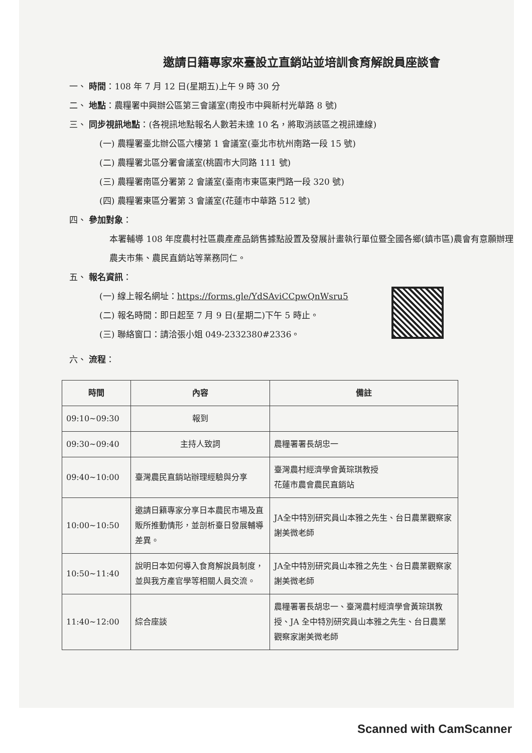邀請日籍專家來臺設立直銷站並培訓食育解說員座談會
一、 時間：108 年 7 月 12 日(星期五)上午 9 時 30 分
二、 地點：農糧署中興辦公區第三會議室(南投市中興新村光華路 8 號)
三、 同步視訊地點：(各視訊地點報名人數若未達 10 名，將取消該區之視訊連線)
(一) 農糧署臺北辦公區六樓第 1 會議室(臺北市杭州南路一段 15 號)
(二) 農糧署北區分署會議室(桃園市大同路 111 號)
(三) 農糧署南區分署第 2 會議室(臺南市東區東門路一段 320 號)
(四) 農糧署東區分署第 3 會議室(花蓮市中華路 512 號)
四、 參加對象：
本署輔導 108 年度農村社區農產產品銷售據點設置及發展計畫執行單位暨全國各鄉(鎮市區)農會有意願辦理農夫市集、農民直銷站等業務同仁。
五、 報名資訊：
(一) 線上報名網址：https://forms.gle/YdSAviCCpwQnWsru5
(二) 報名時間：即日起至 7 月 9 日(星期二)下午 5 時止。
(三) 聯絡窗口：請洽張小姐 049-2332380#2336。
六、 流程：
| 時間 | 內容 | 備註 |
| --- | --- | --- |
| 09:10~09:30 | 報到 | |
| 09:30~09:40 | 主持人致詞 | 農糧署署長胡忠一 |
| 09:40~10:00 | 臺灣農民直銷站辦理經驗與分享 | 臺灣農村經濟學會黃琮琪教授 花蓮市農會農民直銷站 |
| 10:00~10:50 | 邀請日籍專家分享日本農民市場及直販所推動情形，並剖析臺日發展輔導差異。 | JA全中特別研究員山本雅之先生、台日農業觀察家謝美微老師 |
| 10:50~11:40 | 說明日本如何導入食育解說員制度，並與我方產官學等相關人員交流。 | JA全中特別研究員山本雅之先生、台日農業觀察家謝美微老師 |
| 11:40~12:00 | 綜合座談 | 農糧署署長胡忠一、臺灣農村經濟學會黃琮琪教授、JA 全中特別研究員山本雅之先生、台日農業觀察家謝美微老師 |
Scanned with CamScanner